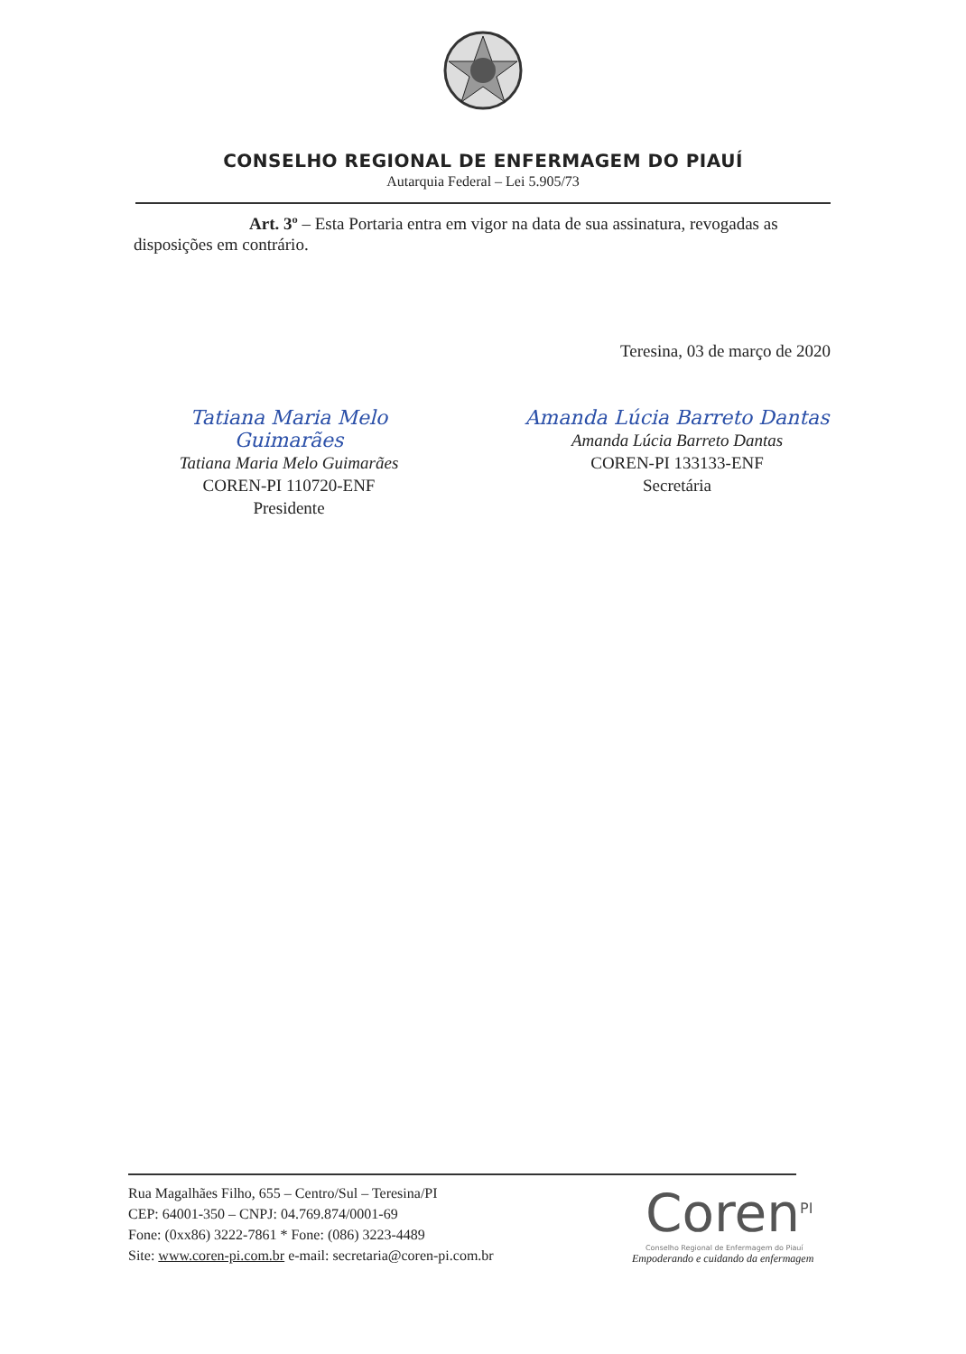CONSELHO REGIONAL DE ENFERMAGEM DO PIAUÍ
Autarquia Federal – Lei 5.905/73
Art. 3º – Esta Portaria entra em vigor na data de sua assinatura, revogadas as disposições em contrário.
Teresina, 03 de março de 2020
Tatiana Maria Melo Guimarães
Tatiana Maria Melo Guimarães
COREN-PI 110720-ENF
Presidente
Amanda Lúcia Barreto Dantas
Amanda Lúcia Barreto Dantas
COREN-PI 133133-ENF
Secretária
Rua Magalhães Filho, 655 – Centro/Sul – Teresina/PI
CEP: 64001-350 – CNPJ: 04.769.874/0001-69
Fone: (0xx86) 3222-7861 * Fone: (086) 3223-4489
Site: www.coren-pi.com.br e-mail: secretaria@coren-pi.com.br
Coren<sup>PI</sup>
Conselho Regional de Enfermagem do Piauí
Empoderando e cuidando da enfermagem